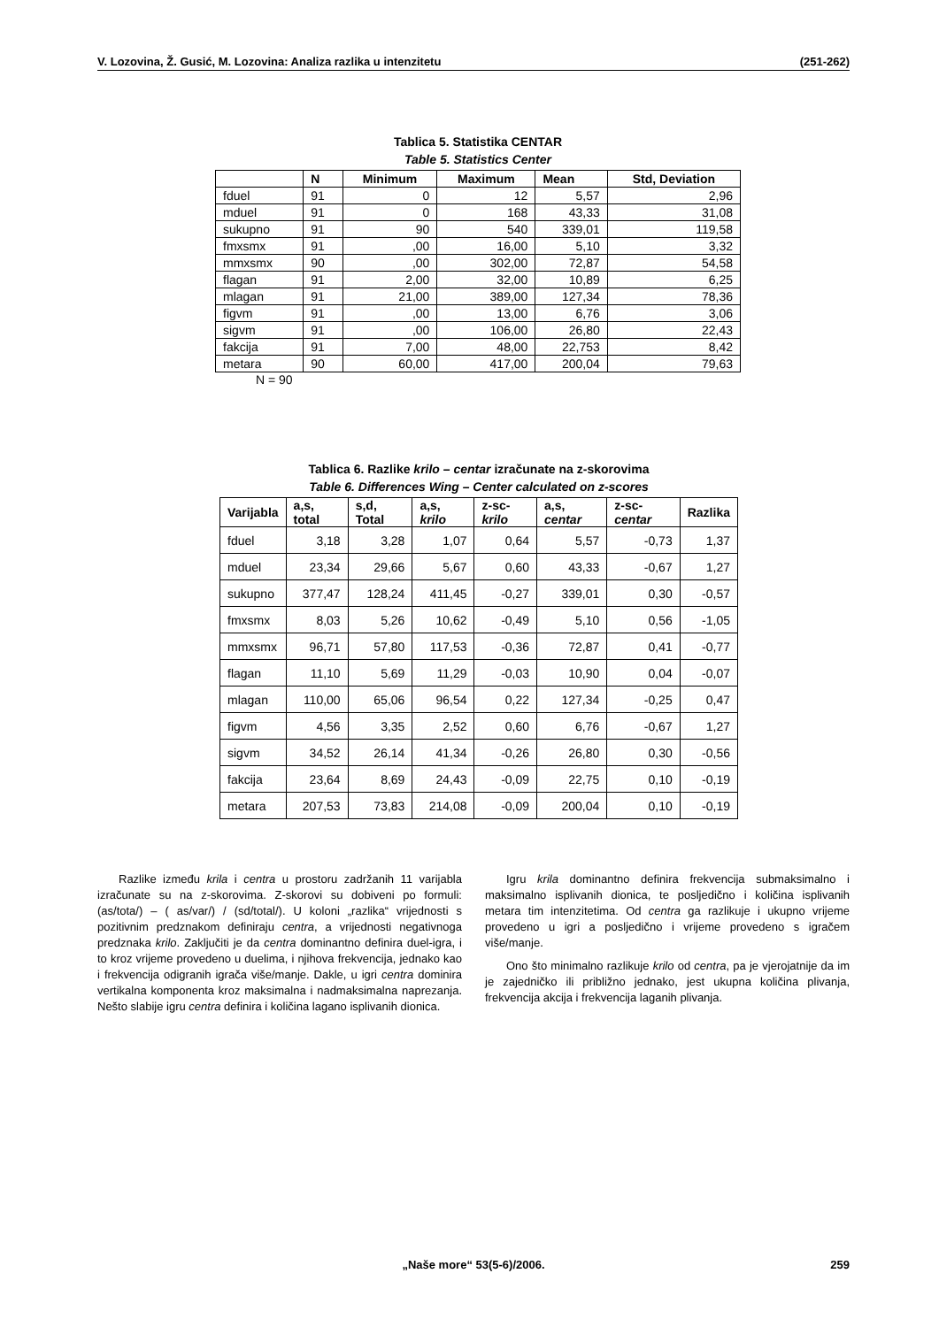V. Lozovina, Ž. Gusić, M. Lozovina: Analiza razlika u intenzitetu (251-262)
Tablica 5. Statistika CENTAR
Table 5. Statistics Center
| | N | Minimum | Maximum | Mean | Std, Deviation |
| --- | --- | --- | --- | --- | --- |
| fduel | 91 | 0 | 12 | 5,57 | 2,96 |
| mduel | 91 | 0 | 168 | 43,33 | 31,08 |
| sukupno | 91 | 90 | 540 | 339,01 | 119,58 |
| fmxsmx | 91 | ,00 | 16,00 | 5,10 | 3,32 |
| mmxsmx | 90 | ,00 | 302,00 | 72,87 | 54,58 |
| flagan | 91 | 2,00 | 32,00 | 10,89 | 6,25 |
| mlagan | 91 | 21,00 | 389,00 | 127,34 | 78,36 |
| figvm | 91 | ,00 | 13,00 | 6,76 | 3,06 |
| sigvm | 91 | ,00 | 106,00 | 26,80 | 22,43 |
| fakcija | 91 | 7,00 | 48,00 | 22,753 | 8,42 |
| metara | 90 | 60,00 | 417,00 | 200,04 | 79,63 |
N = 90
Tablica 6. Razlike krilo – centar izračunate na z-skorovima
Table 6. Differences Wing – Center calculated on z-scores
| Varijabla | a,s, total | s,d, Total | a,s, krilo | z-sc- krilo | a,s, centar | z-sc- centar | Razlika |
| --- | --- | --- | --- | --- | --- | --- | --- |
| fduel | 3,18 | 3,28 | 1,07 | 0,64 | 5,57 | -0,73 | 1,37 |
| mduel | 23,34 | 29,66 | 5,67 | 0,60 | 43,33 | -0,67 | 1,27 |
| sukupno | 377,47 | 128,24 | 411,45 | -0,27 | 339,01 | 0,30 | -0,57 |
| fmxsmx | 8,03 | 5,26 | 10,62 | -0,49 | 5,10 | 0,56 | -1,05 |
| mmxsmx | 96,71 | 57,80 | 117,53 | -0,36 | 72,87 | 0,41 | -0,77 |
| flagan | 11,10 | 5,69 | 11,29 | -0,03 | 10,90 | 0,04 | -0,07 |
| mlagan | 110,00 | 65,06 | 96,54 | 0,22 | 127,34 | -0,25 | 0,47 |
| figvm | 4,56 | 3,35 | 2,52 | 0,60 | 6,76 | -0,67 | 1,27 |
| sigvm | 34,52 | 26,14 | 41,34 | -0,26 | 26,80 | 0,30 | -0,56 |
| fakcija | 23,64 | 8,69 | 24,43 | -0,09 | 22,75 | 0,10 | -0,19 |
| metara | 207,53 | 73,83 | 214,08 | -0,09 | 200,04 | 0,10 | -0,19 |
Razlike između krila i centra u prostoru zadržanih 11 varijabla izračunate su na z-skorovima. Z-skorovi su dobiveni po formuli: (as/tota/) – ( as/var/) / (sd/total/). U koloni „razlika“ vrijednosti s pozitivnim predznakom definiraju centra, a vrijednosti negativnoga predznaka krilo. Zaključiti je da centra dominantno definira duel-igra, i to kroz vrijeme provedeno u duelima, i njihova frekvencija, jednako kao i frekvencija odigranih igrača više/manje. Dakle, u igri centra dominira vertikalna komponenta kroz maksimalna i nadmaksimalna naprezanja. Nešto slabije igru centra definira i količina lagano isplivanih dionica.
Igru krila dominantno definira frekvencija submaksimalno i maksimalno isplivanih dionica, te posljedično i količina isplivanih metara tim intenzitetima. Od centra ga razlikuje i ukupno vrijeme provedeno u igri a posljedično i vrijeme provedeno s igračem više/manje.
Ono što minimalno razlikuje krilo od centra, pa je vjerojatnije da im je zajedničko ili približno jednako, jest ukupna količina plivanja, frekvencija akcija i frekvencija laganih plivanja.
„Naše more“ 53(5-6)/2006. 259